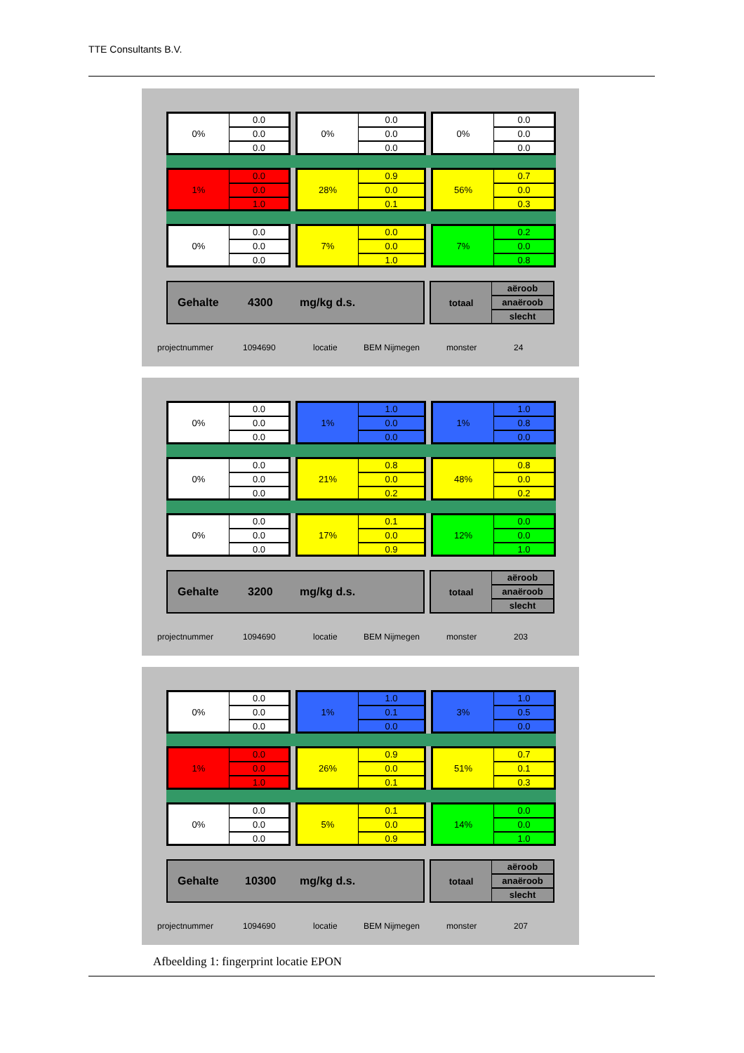TTE Consultants B.V.
0%
0.0
0.0
0.0
0%
0.0
0.0
0.0
0%
0.0
0.0
0.0
1%
0.0
0.0
1.0
28%
0.9
0.0
0.1
56%
0.7
0.0
0.3
0%
0.0
0.0
0.0
7%
0.0
0.0
1.0
7%
0.2
0.0
0.8
Gehalte 4300 mg/kg d.s.
totaal
aëroob
anaëroob
slecht
projectnummer 1094690 locatie BEM Nijmegen monster 24
0%
0.0
0.0
0.0
1%
1.0
0.0
0.0
1%
1.0
0.8
0.0
0%
0.0
0.0
0.0
21%
0.8
0.0
0.2
48%
0.8
0.0
0.2
0%
0.0
0.0
0.0
17%
0.1
0.0
0.9
12%
0.0
0.0
1.0
Gehalte 3200 mg/kg d.s.
totaal
aëroob
anaëroob
slecht
projectnummer 1094690 locatie BEM Nijmegen monster 203
0%
0.0
0.0
0.0
1%
1.0
0.1
0.0
3%
1.0
0.5
0.0
1%
0.0
0.0
1.0
26%
0.9
0.0
0.1
51%
0.7
0.1
0.3
0%
0.0
0.0
0.0
5%
0.1
0.0
0.9
14%
0.0
0.0
1.0
Gehalte 10300 mg/kg d.s.
totaal
aëroob
anaëroob
slecht
projectnummer 1094690 locatie BEM Nijmegen monster 207
Afbeelding 1: fingerprint locatie EPON